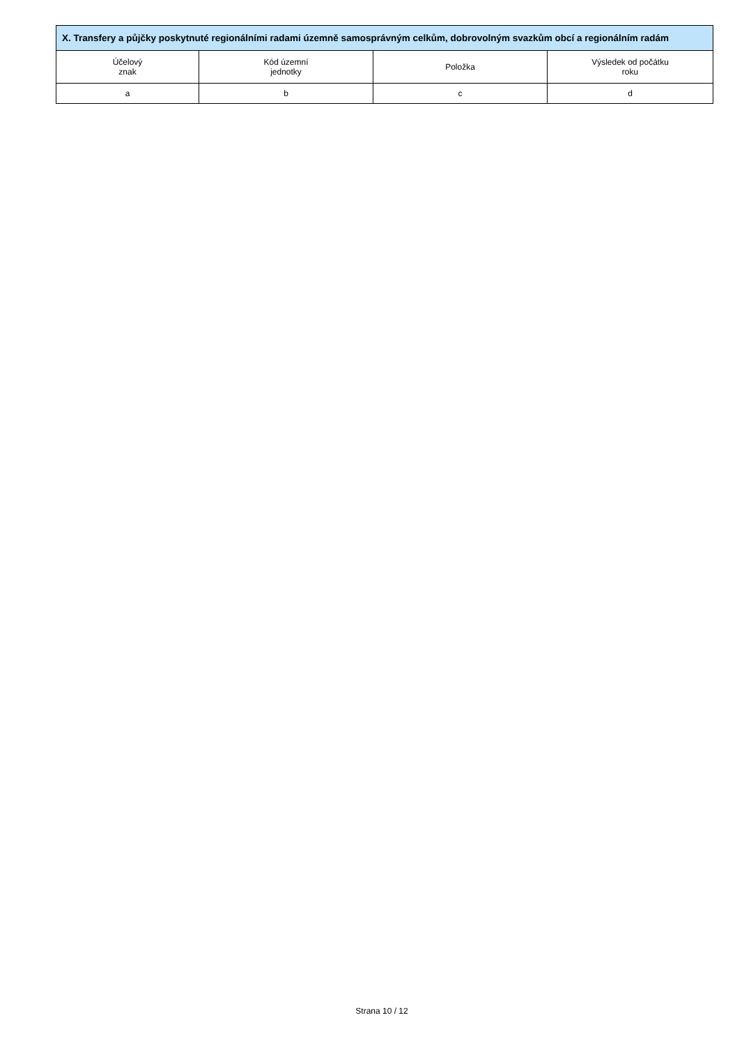| X. Transfery a půjčky poskytnuté regionálními radami územně samosprávným celkům, dobrovolným svazkům obcí a regionálním radám | | | |
| --- | --- | --- | --- |
| Účelový znak | Kód územní jednotky | Položka | Výsledek od počátku roku |
| a | b | c | d |
Strana 10 / 12